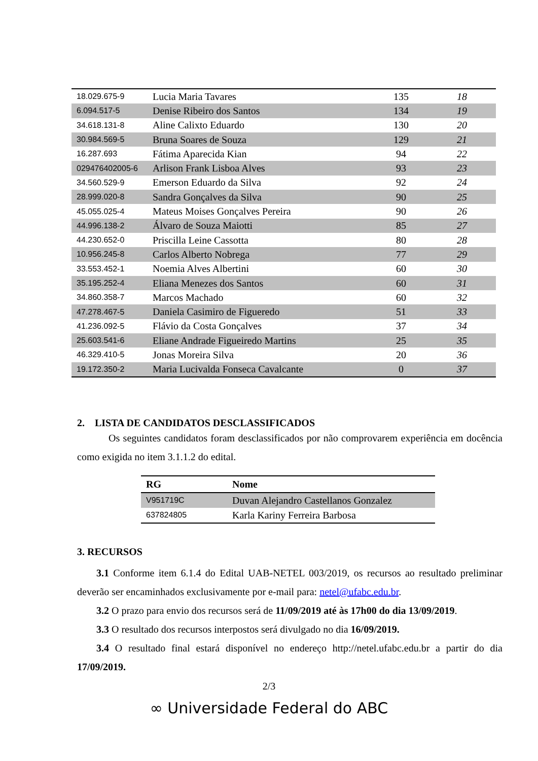| 18.029.675-9 | Lucia Maria Tavares | 135 | 18 |
| 6.094.517-5 | Denise Ribeiro dos Santos | 134 | 19 |
| 34.618.131-8 | Aline Calixto Eduardo | 130 | 20 |
| 30.984.569-5 | Bruna Soares de Souza | 129 | 21 |
| 16.287.693 | Fátima Aparecida Kian | 94 | 22 |
| 029476402005-6 | Arlison Frank Lisboa Alves | 93 | 23 |
| 34.560.529-9 | Emerson Eduardo da Silva | 92 | 24 |
| 28.999.020-8 | Sandra Gonçalves da Silva | 90 | 25 |
| 45.055.025-4 | Mateus Moises Gonçalves Pereira | 90 | 26 |
| 44.996.138-2 | Álvaro de Souza Maiotti | 85 | 27 |
| 44.230.652-0 | Priscilla Leine Cassotta | 80 | 28 |
| 10.956.245-8 | Carlos Alberto Nobrega | 77 | 29 |
| 33.553.452-1 | Noemia Alves Albertini | 60 | 30 |
| 35.195.252-4 | Eliana Menezes dos Santos | 60 | 31 |
| 34.860.358-7 | Marcos Machado | 60 | 32 |
| 47.278.467-5 | Daniela Casimiro de Figueredo | 51 | 33 |
| 41.236.092-5 | Flávio da Costa Gonçalves | 37 | 34 |
| 25.603.541-6 | Eliane Andrade Figueiredo Martins | 25 | 35 |
| 46.329.410-5 | Jonas Moreira Silva | 20 | 36 |
| 19.172.350-2 | Maria Lucivalda Fonseca Cavalcante | 0 | 37 |
2. LISTA DE CANDIDATOS DESCLASSIFICADOS
Os seguintes candidatos foram desclassificados por não comprovarem experiência em docência como exigida no item 3.1.1.2 do edital.
| RG | Nome |
| --- | --- |
| V951719C | Duvan Alejandro Castellanos Gonzalez |
| 637824805 | Karla Kariny Ferreira Barbosa |
3. RECURSOS
3.1 Conforme item 6.1.4 do Edital UAB-NETEL 003/2019, os recursos ao resultado preliminar deverão ser encaminhados exclusivamente por e-mail para: netel@ufabc.edu.br.
3.2 O prazo para envio dos recursos será de 11/09/2019 até às 17h00 do dia 13/09/2019.
3.3 O resultado dos recursos interpostos será divulgado no dia 16/09/2019.
3.4 O resultado final estará disponível no endereço http://netel.ufabc.edu.br a partir do dia 17/09/2019.
2/3
∞ Universidade Federal do ABC